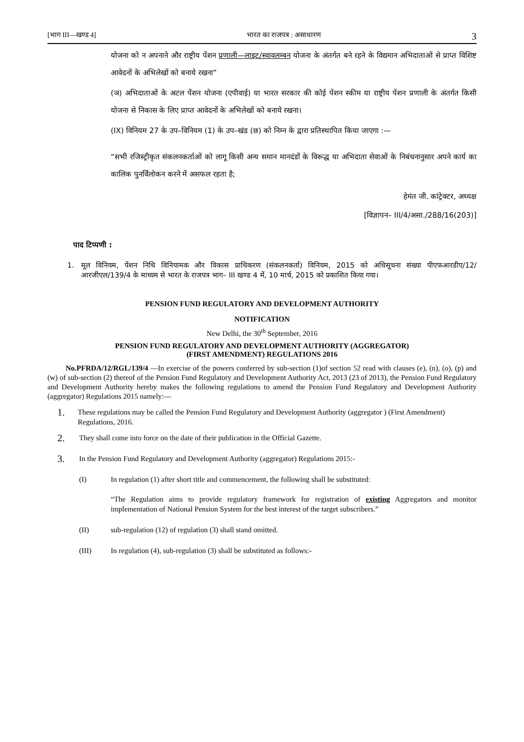[भाग III—खण्ड 4] भारत का राजपत्र : असाधारण 3
योजना को न अपनाने और राष्ट्रीय पेंशन प्रणाली—लाइट/स्वावलम्बन योजना के अंतर्गत बने रहने के विद्यमान अभिदाताओं से प्राप्त विशिष्ट आवेदनों के अभिलेखों को बनाये रखना”
(ञ) अभिदाताओं के अटल पेंशन योजना (एपीवाई) या भारत सरकार की कोई पेंशन स्कीम या राष्ट्रीय पेंशन प्रणाली के अंतर्गत किसी योजना से निकास के लिए प्राप्त आवेदनों के अभिलेखों को बनाये रखना।
(IX) विनियम 27 के उप–विनियम (1) के उप–खंड (छ) को निम्न के द्वारा प्रतिस्थापित किया जाएगा :—
“सभी रजिस्ट्रीकृत संकलनकर्ताओं को लागू किसी अन्य समान मानदंडों के विरूद्ध या अभिदाता सेवाओं के निबंधनानुसार अपने कार्य का कालिक पुनर्विलोकन करने में असफल रहता है;
हेमंत जी. कांट्रेक्टर, अध्यक्ष
[विज्ञापन– III/4/असा./288/16(203)]
पाद टिप्पणी :
1. मूल विनियम, पेंशन निधि विनियामक और विकास प्राधिकरण (संकलनकर्ता) विनियम, 2015 को अधिसूचना संख्या पीएफआरडीए/12/आरजीएल/139/4 के माध्यम से भारत के राजपत्र भाग– III खण्ड 4 में, 10 मार्च, 2015 को प्रकाशित किया गया।
PENSION FUND REGULATORY AND DEVELOPMENT AUTHORITY
NOTIFICATION
New Delhi, the 30<sup>th</sup> September, 2016
PENSION FUND REGULATORY AND DEVELOPMENT AUTHORITY (AGGREGATOR)
(FIRST AMENDMENT) REGULATIONS 2016
No.PFRDA/12/RGL/139/4 —In exercise of the powers conferred by sub-section (1)of section 52 read with clauses (e), (n), (o), (p) and (w) of sub-section (2) thereof of the Pension Fund Regulatory and Development Authority Act, 2013 (23 of 2013), the Pension Fund Regulatory and Development Authority hereby makes the following regulations to amend the Pension Fund Regulatory and Development Authority (aggregator) Regulations 2015 namely:—
1. These regulations may be called the Pension Fund Regulatory and Development Authority (aggregator ) (First Amendment) Regulations, 2016.
2. They shall come into force on the date of their publication in the Official Gazette.
3. In the Pension Fund Regulatory and Development Authority (aggregator) Regulations 2015:-
(I) In regulation (1) after short title and commencement, the following shall be substituted:
“The Regulation aims to provide regulatory framework for registration of existing Aggregators and monitor implementation of National Pension System for the best interest of the target subscribers.”
(II) sub-regulation (12) of regulation (3) shall stand omitted.
(III) In regulation (4), sub-regulation (3) shall be substituted as follows:-